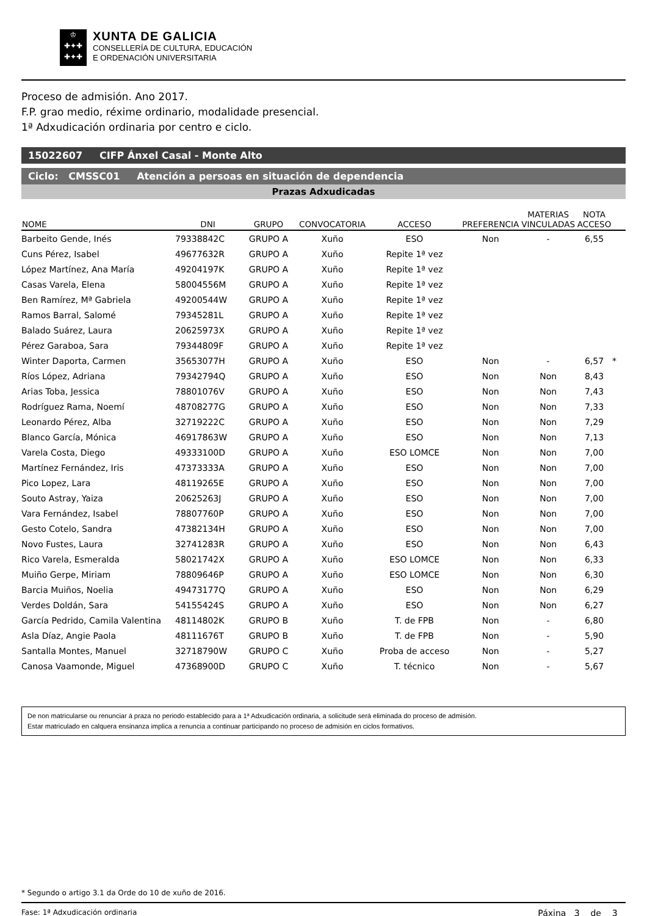♔
✚✦✚
✚✦✚
XUNTA DE GALICIA
CONSELLERÍA DE CULTURA, EDUCACIÓN
E ORDENACIÓN UNIVERSITARIA
Proceso de admisión. Ano 2017.
F.P. grao medio, réxime ordinario, modalidade presencial.
1ª Adxudicación ordinaria por centro e ciclo.
15022607 CIFP Ánxel Casal - Monte Alto
Ciclo: CMSSC01 Atención a persoas en situación de dependencia
Prazas Adxudicadas
| NOME | DNI | GRUPO | CONVOCATORIA | ACCESO | PREFERENCIA | MATERIAS VINCULADAS | NOTA ACCESO | |
| --- | --- | --- | --- | --- | --- | --- | --- | --- |
| Barbeito Gende, Inés | 79338842C | GRUPO A | Xuño | ESO | Non | - | 6,55 | |
| Cuns Pérez, Isabel | 49677632R | GRUPO A | Xuño | Repite 1ª vez | | | | |
| López Martínez, Ana María | 49204197K | GRUPO A | Xuño | Repite 1ª vez | | | | |
| Casas Varela, Elena | 58004556M | GRUPO A | Xuño | Repite 1ª vez | | | | |
| Ben Ramírez, Mª Gabriela | 49200544W | GRUPO A | Xuño | Repite 1ª vez | | | | |
| Ramos Barral, Salomé | 79345281L | GRUPO A | Xuño | Repite 1ª vez | | | | |
| Balado Suárez, Laura | 20625973X | GRUPO A | Xuño | Repite 1ª vez | | | | |
| Pérez Garaboa, Sara | 79344809F | GRUPO A | Xuño | Repite 1ª vez | | | | |
| Winter Daporta, Carmen | 35653077H | GRUPO A | Xuño | ESO | Non | - | 6,57 | * |
| Ríos López, Adriana | 79342794Q | GRUPO A | Xuño | ESO | Non | Non | 8,43 | |
| Arias Toba, Jessica | 78801076V | GRUPO A | Xuño | ESO | Non | Non | 7,43 | |
| Rodríguez Rama, Noemí | 48708277G | GRUPO A | Xuño | ESO | Non | Non | 7,33 | |
| Leonardo Pérez, Alba | 32719222C | GRUPO A | Xuño | ESO | Non | Non | 7,29 | |
| Blanco García, Mónica | 46917863W | GRUPO A | Xuño | ESO | Non | Non | 7,13 | |
| Varela Costa, Diego | 49333100D | GRUPO A | Xuño | ESO LOMCE | Non | Non | 7,00 | |
| Martínez Fernández, Iris | 47373333A | GRUPO A | Xuño | ESO | Non | Non | 7,00 | |
| Pico Lopez, Lara | 48119265E | GRUPO A | Xuño | ESO | Non | Non | 7,00 | |
| Souto Astray, Yaiza | 20625263J | GRUPO A | Xuño | ESO | Non | Non | 7,00 | |
| Vara Fernández, Isabel | 78807760P | GRUPO A | Xuño | ESO | Non | Non | 7,00 | |
| Gesto Cotelo, Sandra | 47382134H | GRUPO A | Xuño | ESO | Non | Non | 7,00 | |
| Novo Fustes, Laura | 32741283R | GRUPO A | Xuño | ESO | Non | Non | 6,43 | |
| Rico Varela, Esmeralda | 58021742X | GRUPO A | Xuño | ESO LOMCE | Non | Non | 6,33 | |
| Muiño Gerpe, Miriam | 78809646P | GRUPO A | Xuño | ESO LOMCE | Non | Non | 6,30 | |
| Barcia Muiños, Noelia | 49473177Q | GRUPO A | Xuño | ESO | Non | Non | 6,29 | |
| Verdes Doldán, Sara | 54155424S | GRUPO A | Xuño | ESO | Non | Non | 6,27 | |
| García Pedrido, Camila Valentina | 48114802K | GRUPO B | Xuño | T. de FPB | Non | - | 6,80 | |
| Asla Díaz, Angie Paola | 48111676T | GRUPO B | Xuño | T. de FPB | Non | - | 5,90 | |
| Santalla Montes, Manuel | 32718790W | GRUPO C | Xuño | Proba de acceso | Non | - | 5,27 | |
| Canosa Vaamonde, Miguel | 47368900D | GRUPO C | Xuño | T. técnico | Non | - | 5,67 | |
De non matricularse ou renunciar á praza no periodo establecido para a 1ª Adxudicación ordinaria, a solicitude será eliminada do proceso de admisión.
Estar matriculado en calquera ensinanza implica a renuncia a continuar participando no proceso de admisión en ciclos formativos.
* Segundo o artigo 3.1 da Orde do 10 de xuño de 2016.
Fase: 1ª Adxudicación ordinaria Páxina 3 de 3